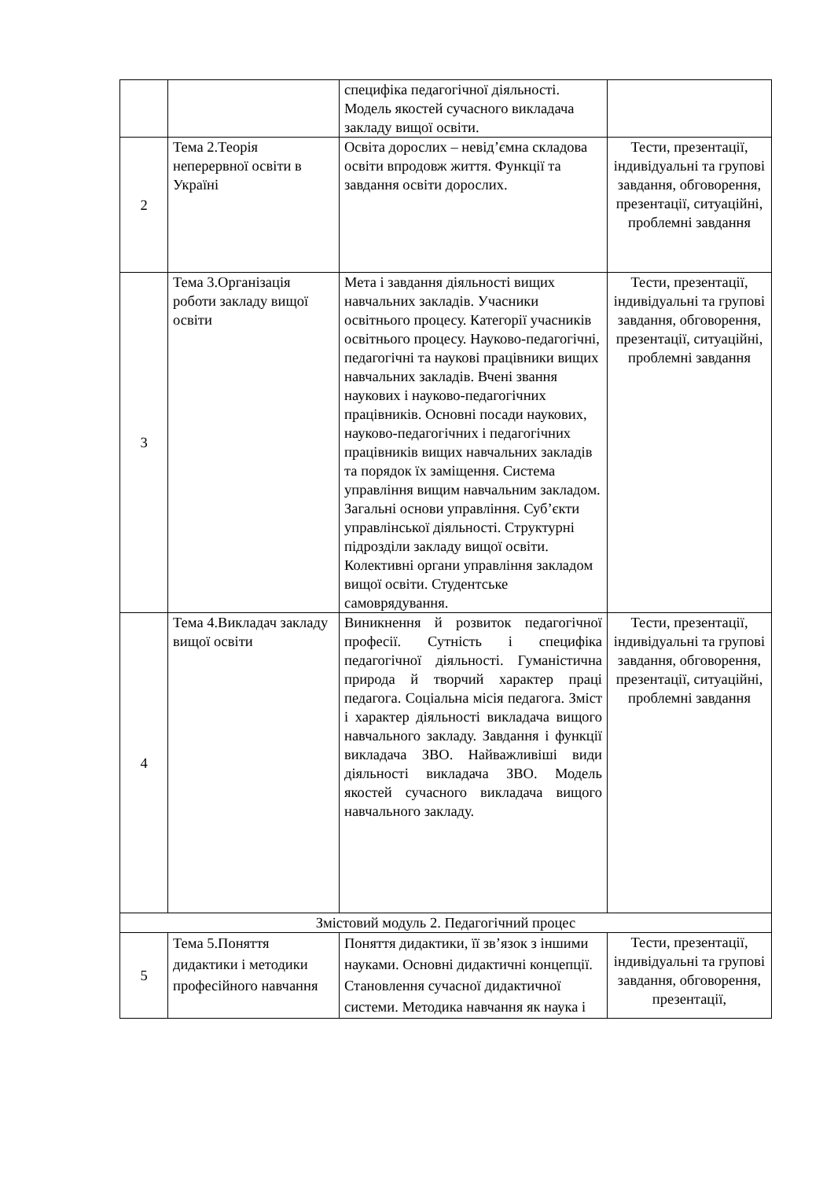| | | специфіка педагогічної діяльності. Модель якостей сучасного викладача закладу вищої освіти. | |
| 2 | Тема 2.Теорія неперервної освіти в Україні | Освіта дорослих – невід’ємна складова освіти впродовж життя. Функції та завдання освіти дорослих. | Тести, презентації, індивідуальні та групові завдання, обговорення, презентації, ситуаційні, проблемні завдання |
| 3 | Тема 3.Організація роботи закладу вищої освіти | Мета і завдання діяльності вищих навчальних закладів. Учасники освітнього процесу. Категорії учасників освітнього процесу. Науково-педагогічні, педагогічні та наукові працівники вищих навчальних закладів. Вчені звання наукових і науково-педагогічних працівників. Основні посади наукових, науково-педагогічних і педагогічних працівників вищих навчальних закладів та порядок їх заміщення. Система управління вищим навчальним закладом. Загальні основи управління. Суб’єкти управлінської діяльності. Структурні підрозділи закладу вищої освіти. Колективні органи управління закладом вищої освіти. Студентське самоврядування. | Тести, презентації, індивідуальні та групові завдання, обговорення, презентації, ситуаційні, проблемні завдання |
| 4 | Тема 4.Викладач закладу вищої освіти | Виникнення й розвиток педагогічної професії. Сутність і специфіка педагогічної діяльності. Гуманістична природа й творчий характер праці педагога. Соціальна місія педагога. Зміст і характер діяльності викладача вищого навчального закладу. Завдання і функції викладача ЗВО. Найважливіші види діяльності викладача ЗВО. Модель якостей сучасного викладача вищого навчального закладу. | Тести, презентації, індивідуальні та групові завдання, обговорення, презентації, ситуаційні, проблемні завдання |
| Змістовий модуль 2. Педагогічний процес | | | |
| 5 | Тема 5.Поняття дидактики і методики професійного навчання | Поняття дидактики, її зв’язок з іншими науками. Основні дидактичні концепції. Становлення сучасної дидактичної системи. Методика навчання як наука і | Тести, презентації, індивідуальні та групові завдання, обговорення, презентації, |